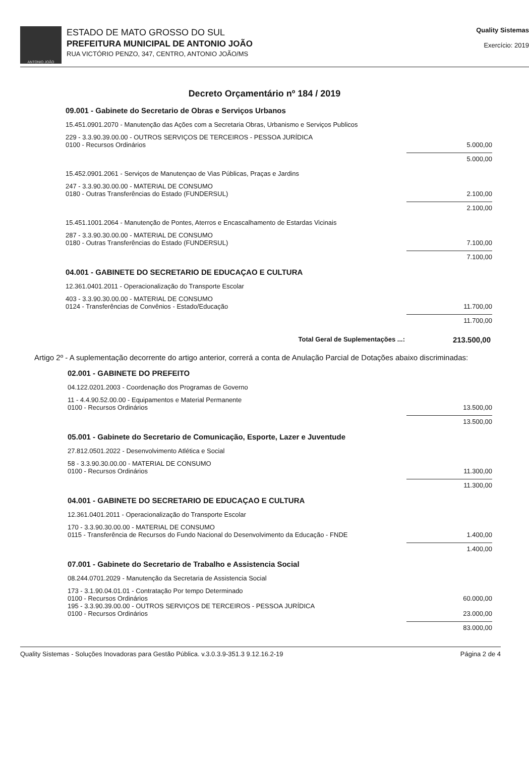ANTONIO JOÃO
ESTADO DE MATO GROSSO DO SUL
PREFEITURA MUNICIPAL DE ANTONIO JOÃO
RUA VICTÓRIO PENZO, 347, CENTRO, ANTONIO JOÃO/MS
Quality Sistemas
Exercício: 2019
Decreto Orçamentário nº 184 / 2019
09.001 - Gabinete do Secretario de Obras e Serviços Urbanos
15.451.0901.2070 - Manutenção das Ações com a Secretaria Obras, Urbanismo e Serviços Publicos
229 - 3.3.90.39.00.00 - OUTROS SERVIÇOS DE TERCEIROS - PESSOA JURÍDICA
0100 - Recursos Ordinários 5.000,00
5.000,00
15.452.0901.2061 - Serviços de Manutençao de Vias Públicas, Praças e Jardins
247 - 3.3.90.30.00.00 - MATERIAL DE CONSUMO
0180 - Outras Transferências do Estado (FUNDERSUL) 2.100,00
2.100,00
15.451.1001.2064 - Manutenção de Pontes, Aterros e Encascalhamento de Estardas Vicinais
287 - 3.3.90.30.00.00 - MATERIAL DE CONSUMO
0180 - Outras Transferências do Estado (FUNDERSUL) 7.100,00
7.100,00
04.001 - GABINETE DO SECRETARIO DE EDUCAÇAO E CULTURA
12.361.0401.2011 - Operacionalização do Transporte Escolar
403 - 3.3.90.30.00.00 - MATERIAL DE CONSUMO
0124 - Transferências de Convênios - Estado/Educação 11.700,00
11.700,00
Total Geral de Suplementações ...: 213.500,00
Artigo 2º - A suplementação decorrente do artigo anterior, correrá a conta de Anulação Parcial de Dotações abaixo discriminadas:
02.001 - GABINETE DO PREFEITO
04.122.0201.2003 - Coordenação dos Programas de Governo
11 - 4.4.90.52.00.00 - Equipamentos e Material Permanente
0100 - Recursos Ordinários 13.500,00
13.500,00
05.001 - Gabinete do Secretario de Comunicação, Esporte, Lazer e Juventude
27.812.0501.2022 - Desenvolvimento Atlética e Social
58 - 3.3.90.30.00.00 - MATERIAL DE CONSUMO
0100 - Recursos Ordinários 11.300,00
11.300,00
04.001 - GABINETE DO SECRETARIO DE EDUCAÇAO E CULTURA
12.361.0401.2011 - Operacionalização do Transporte Escolar
170 - 3.3.90.30.00.00 - MATERIAL DE CONSUMO
0115 - Transferência de Recursos do Fundo Nacional do Desenvolvimento da Educação - FNDE 1.400,00
1.400,00
07.001 - Gabinete do Secretario de Trabalho e Assistencia Social
08.244.0701.2029 - Manutenção da Secretaria de Assistencia Social
173 - 3.1.90.04.01.01 - Contratação Por tempo Determinado
0100 - Recursos Ordinários 60.000,00
195 - 3.3.90.39.00.00 - OUTROS SERVIÇOS DE TERCEIROS - PESSOA JURÍDICA
0100 - Recursos Ordinários 23.000,00
83.000,00
Quality Sistemas - Soluções Inovadoras para Gestão Pública. v.3.0.3.9-351.3 9.12.16.2-19 Página 2 de 4